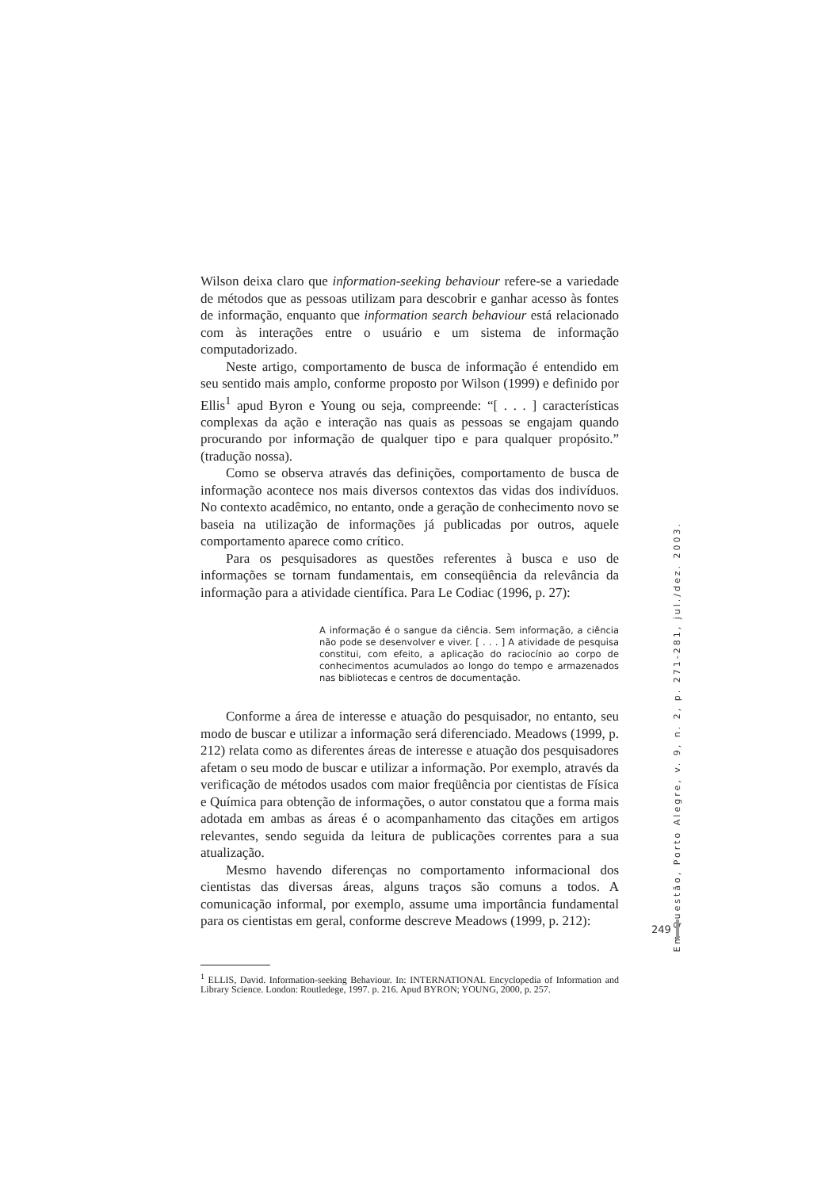Wilson deixa claro que information-seeking behaviour refere-se a variedade de métodos que as pessoas utilizam para descobrir e ganhar acesso às fontes de informação, enquanto que information search behaviour está relacionado com às interações entre o usuário e um sistema de informação computadorizado.
Neste artigo, comportamento de busca de informação é entendido em seu sentido mais amplo, conforme proposto por Wilson (1999) e definido por Ellis<sup>1</sup> apud Byron e Young ou seja, compreende: “[ . . . ] características complexas da ação e interação nas quais as pessoas se engajam quando procurando por informação de qualquer tipo e para qualquer propósito.” (tradução nossa).
Como se observa através das definições, comportamento de busca de informação acontece nos mais diversos contextos das vidas dos indivíduos. No contexto acadêmico, no entanto, onde a geração de conhecimento novo se baseia na utilização de informações já publicadas por outros, aquele comportamento aparece como crítico.
Para os pesquisadores as questões referentes à busca e uso de informações se tornam fundamentais, em conseqüência da relevância da informação para a atividade científica. Para Le Codiac (1996, p. 27):
A informação é o sangue da ciência. Sem informação, a ciência não pode se desenvolver e viver. [ . . . ] A atividade de pesquisa constitui, com efeito, a aplicação do raciocínio ao corpo de conhecimentos acumulados ao longo do tempo e armazenados nas bibliotecas e centros de documentação.
Conforme a área de interesse e atuação do pesquisador, no entanto, seu modo de buscar e utilizar a informação será diferenciado. Meadows (1999, p. 212) relata como as diferentes áreas de interesse e atuação dos pesquisadores afetam o seu modo de buscar e utilizar a informação. Por exemplo, através da verificação de métodos usados com maior freqüência por cientistas de Física e Química para obtenção de informações, o autor constatou que a forma mais adotada em ambas as áreas é o acompanhamento das citações em artigos relevantes, sendo seguida da leitura de publicações correntes para a sua atualização.
Mesmo havendo diferenças no comportamento informacional dos cientistas das diversas áreas, alguns traços são comuns a todos. A comunicação informal, por exemplo, assume uma importância fundamental para os cientistas em geral, conforme descreve Meadows (1999, p. 212):
<sup>1</sup> ELLIS, David. Information-seeking Behaviour. In: INTERNATIONAL Encyclopedia of Information and Library Science. London: Routledege, 1997. p. 216. Apud BYRON; YOUNG, 2000, p. 257.
Em Questão, Porto Alegre, v. 9, n. 2, p. 271-281, jul./dez. 2003.
249